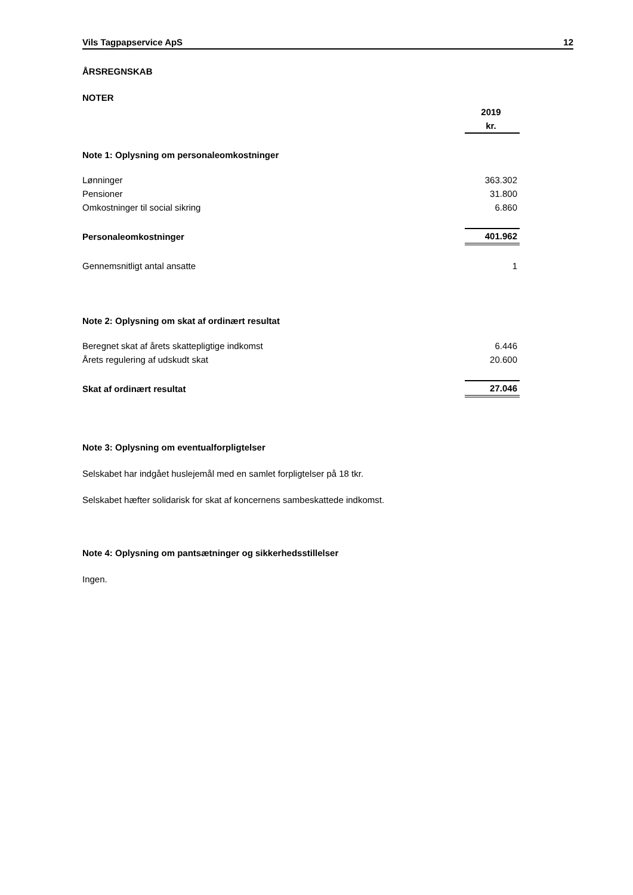Vils Tagpapservice ApS 12
ÅRSREGNSKAB
NOTER
| | 2019 |
| | kr. |
Note 1: Oplysning om personaleomkostninger
| Lønninger | 363.302 |
| Pensioner | 31.800 |
| Omkostninger til social sikring | 6.860 |
| Personaleomkostninger | 401.962 |
| Gennemsnitligt antal ansatte | 1 |
Note 2: Oplysning om skat af ordinært resultat
| Beregnet skat af årets skattepligtige indkomst | 6.446 |
| Årets regulering af udskudt skat | 20.600 |
| Skat af ordinært resultat | 27.046 |
Note 3: Oplysning om eventualforpligtelser
Selskabet har indgået huslejemål med en samlet forpligtelser på 18 tkr.
Selskabet hæfter solidarisk for skat af koncernens sambeskattede indkomst.
Note 4: Oplysning om pantsætninger og sikkerhedsstillelser
Ingen.